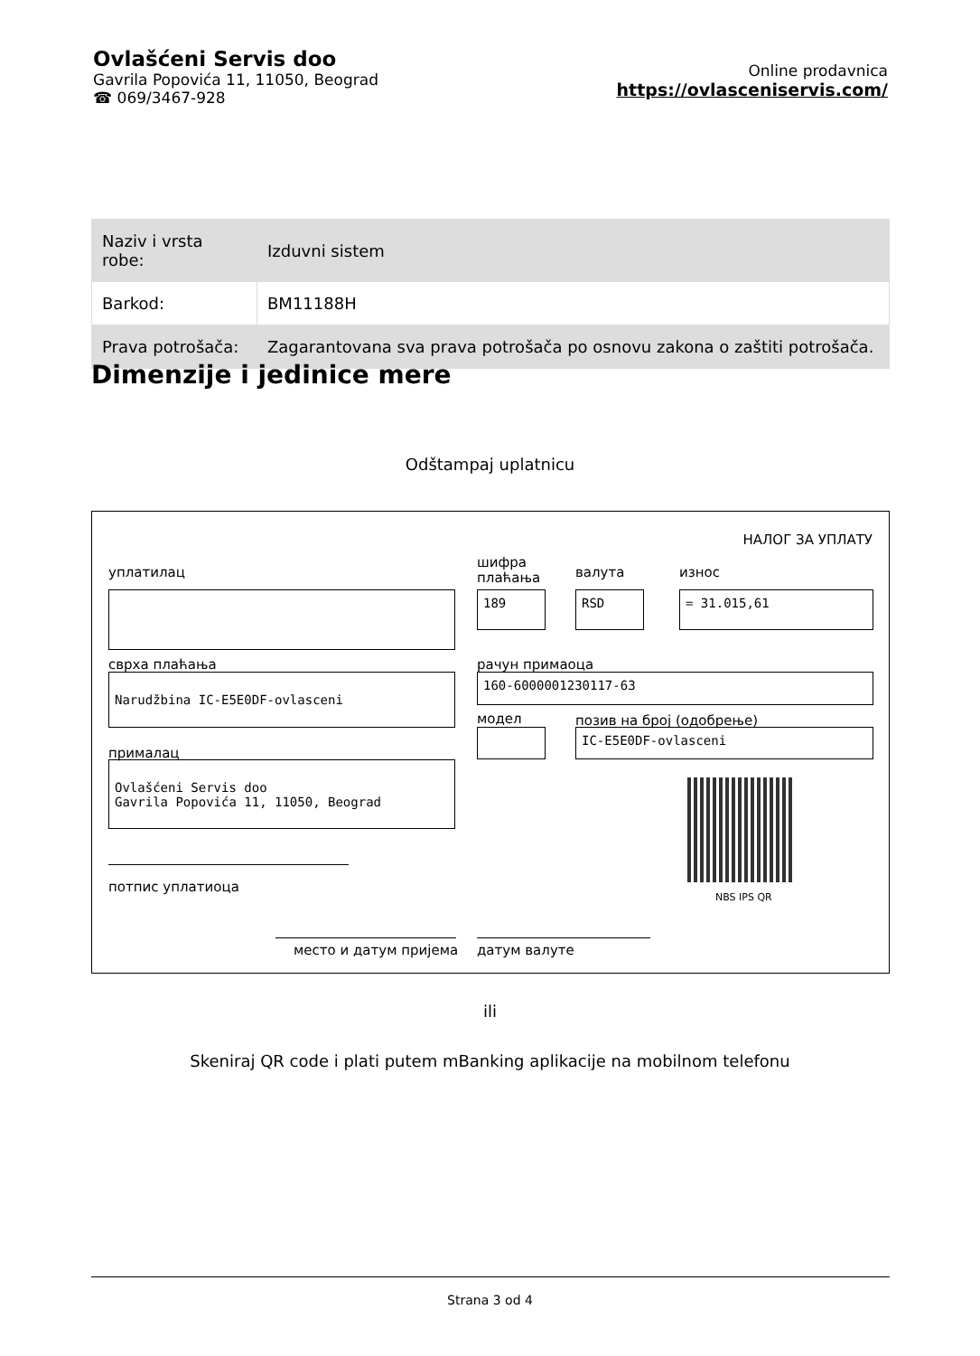Ovlašćeni Servis doo
Gavrila Popovića 11, 11050, Beograd
☎ 069/3467-928
Online prodavnica
https://ovlasceniservis.com/
| Naziv i vrsta robe: | Izduvni sistem |
| Barkod: | BM11188H |
| Prava potrošača: | Zagarantovana sva prava potrošača po osnovu zakona o zaštiti potrošača. |
Dimenzije i jedinice mere
Odštampaj uplatnicu
НАЛОГ ЗА УПЛАТУ
уплатилац
шифра
плаћања
валута износ
189 RSD = 31.015,61
сврха плаћања рачун примаоца
Narudžbina IC-E5E0DF-ovlasceni 160-6000001230117-63
модел позив на број (одобрење)
IC-E5E0DF-ovlasceni
прималац
Ovlašćeni Servis doo
Gavrila Popovića 11, 11050, Beograd
NBS IPS QR
потпис уплатиоца
место и датум пријема датум валуте
ili
Skeniraj QR code i plati putem mBanking aplikacije na mobilnom telefonu
Strana 3 od 4